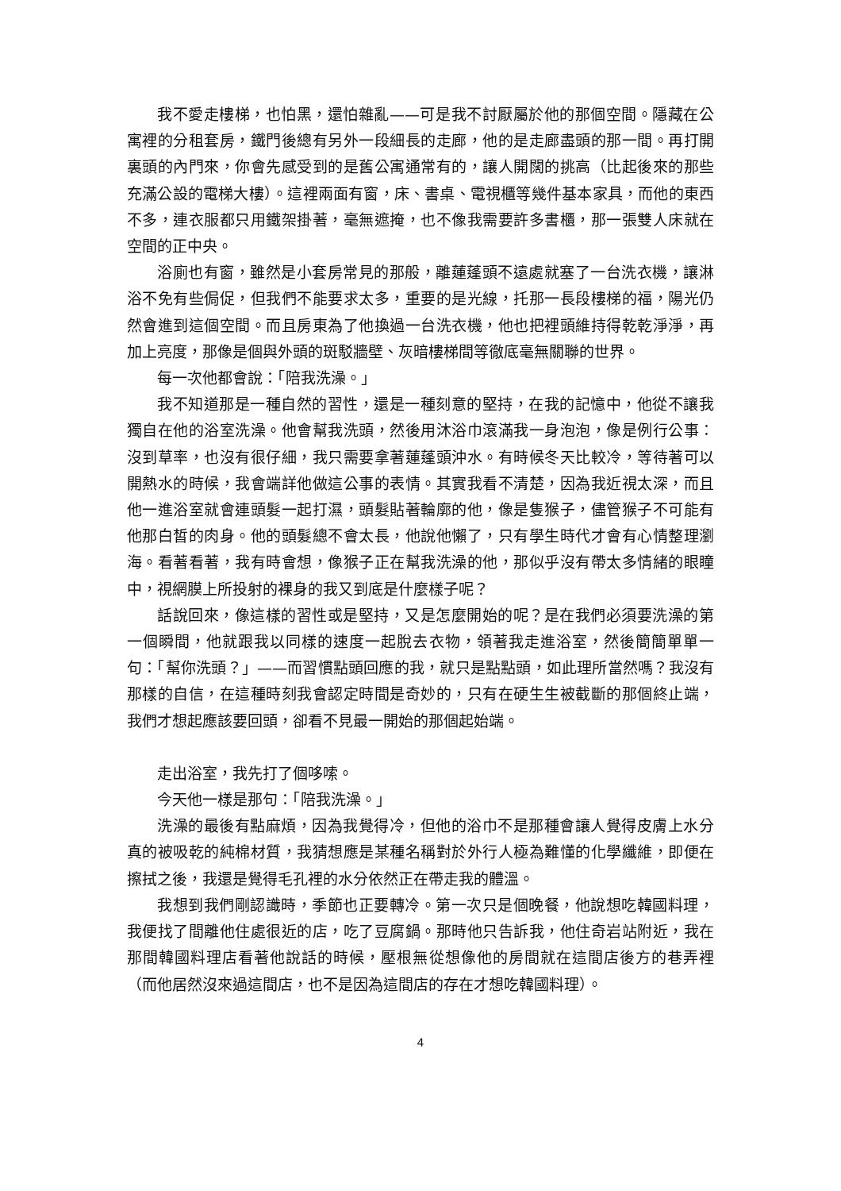我不愛走樓梯，也怕黑，還怕雜亂——可是我不討厭屬於他的那個空間。隱藏在公寓裡的分租套房，鐵門後總有另外一段細長的走廊，他的是走廊盡頭的那一間。再打開裏頭的內門來，你會先感受到的是舊公寓通常有的，讓人開闊的挑高（比起後來的那些充滿公設的電梯大樓）。這裡兩面有窗，床、書桌、電視櫃等幾件基本家具，而他的東西不多，連衣服都只用鐵架掛著，毫無遮掩，也不像我需要許多書櫃，那一張雙人床就在空間的正中央。
浴廁也有窗，雖然是小套房常見的那般，離蓮蓬頭不遠處就塞了一台洗衣機，讓淋浴不免有些侷促，但我們不能要求太多，重要的是光線，托那一長段樓梯的福，陽光仍然會進到這個空間。而且房東為了他換過一台洗衣機，他也把裡頭維持得乾乾淨淨，再加上亮度，那像是個與外頭的斑駁牆壁、灰暗樓梯間等徹底毫無關聯的世界。
每一次他都會說：「陪我洗澡。」
我不知道那是一種自然的習性，還是一種刻意的堅持，在我的記憶中，他從不讓我獨自在他的浴室洗澡。他會幫我洗頭，然後用沐浴巾滾滿我一身泡泡，像是例行公事：沒到草率，也沒有很仔細，我只需要拿著蓮蓬頭沖水。有時候冬天比較冷，等待著可以開熱水的時候，我會端詳他做這公事的表情。其實我看不清楚，因為我近視太深，而且他一進浴室就會連頭髮一起打濕，頭髮貼著輪廓的他，像是隻猴子，儘管猴子不可能有他那白皙的肉身。他的頭髮總不會太長，他說他懶了，只有學生時代才會有心情整理瀏海。看著看著，我有時會想，像猴子正在幫我洗澡的他，那似乎沒有帶太多情緒的眼瞳中，視網膜上所投射的裸身的我又到底是什麼樣子呢？
話說回來，像這樣的習性或是堅持，又是怎麼開始的呢？是在我們必須要洗澡的第一個瞬間，他就跟我以同樣的速度一起脫去衣物，領著我走進浴室，然後簡簡單單一句：「幫你洗頭？」——而習慣點頭回應的我，就只是點點頭，如此理所當然嗎？我沒有那樣的自信，在這種時刻我會認定時間是奇妙的，只有在硬生生被截斷的那個終止端，我們才想起應該要回頭，卻看不見最一開始的那個起始端。
走出浴室，我先打了個哆嗦。
今天他一樣是那句：「陪我洗澡。」
洗澡的最後有點麻煩，因為我覺得冷，但他的浴巾不是那種會讓人覺得皮膚上水分真的被吸乾的純棉材質，我猜想應是某種名稱對於外行人極為難懂的化學纖維，即便在擦拭之後，我還是覺得毛孔裡的水分依然正在帶走我的體溫。
我想到我們剛認識時，季節也正要轉冷。第一次只是個晚餐，他說想吃韓國料理，我便找了間離他住處很近的店，吃了豆腐鍋。那時他只告訴我，他住奇岩站附近，我在那間韓國料理店看著他說話的時候，壓根無從想像他的房間就在這間店後方的巷弄裡（而他居然沒來過這間店，也不是因為這間店的存在才想吃韓國料理）。
4